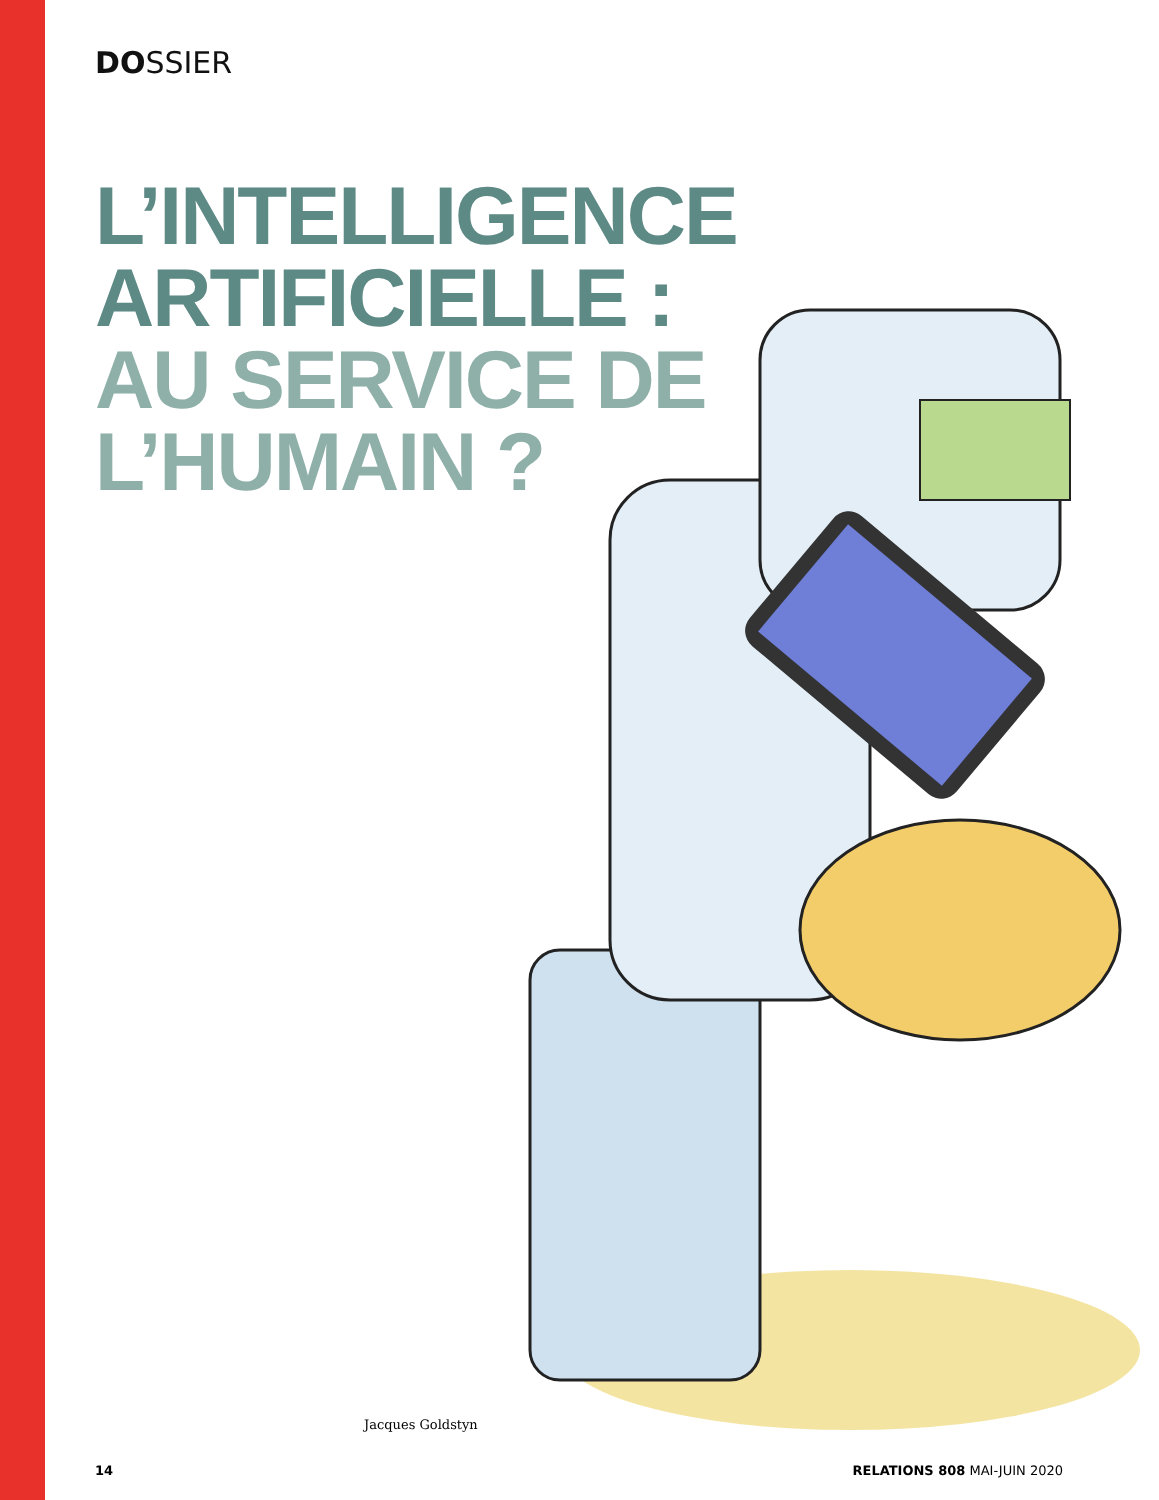DOSSIER
L’INTELLIGENCE
ARTIFICIELLE :
AU SERVICE DE
L’HUMAIN ?
Jacques Goldstyn
14 RELATIONS 808 MAI-JUIN 2020